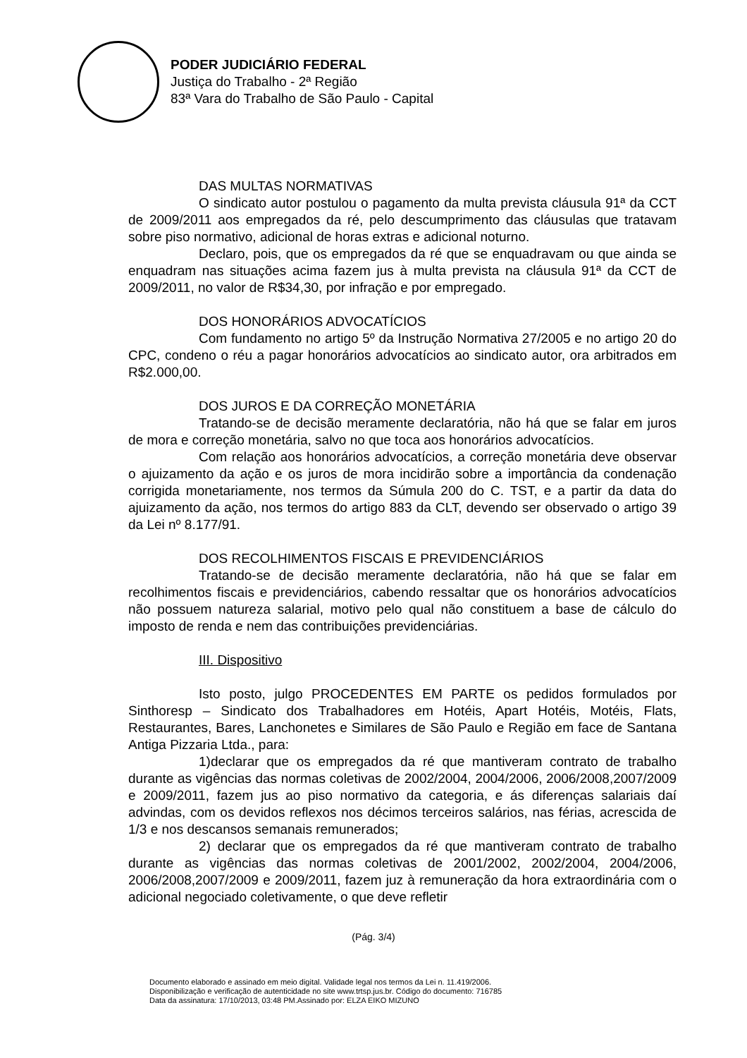PODER JUDICIÁRIO FEDERAL
Justiça do Trabalho - 2ª Região
83ª Vara do Trabalho de São Paulo - Capital
DAS MULTAS NORMATIVAS
O sindicato autor postulou o pagamento da multa prevista cláusula 91ª da CCT de 2009/2011 aos empregados da ré, pelo descumprimento das cláusulas que tratavam sobre piso normativo, adicional de horas extras e adicional noturno.
Declaro, pois, que os empregados da ré que se enquadravam ou que ainda se enquadram nas situações acima fazem jus à multa prevista na cláusula 91ª da CCT de 2009/2011, no valor de R$34,30, por infração e por empregado.
DOS HONORÁRIOS ADVOCATÍCIOS
Com fundamento no artigo 5º da Instrução Normativa 27/2005 e no artigo 20 do CPC, condeno o réu a pagar honorários advocatícios ao sindicato autor, ora arbitrados em R$2.000,00.
DOS JUROS E DA CORREÇÃO MONETÁRIA
Tratando-se de decisão meramente declaratória, não há que se falar em juros de mora e correção monetária, salvo no que toca aos honorários advocatícios.
Com relação aos honorários advocatícios, a correção monetária deve observar o ajuizamento da ação e os juros de mora incidirão sobre a importância da condenação corrigida monetariamente, nos termos da Súmula 200 do C. TST, e a partir da data do ajuizamento da ação, nos termos do artigo 883 da CLT, devendo ser observado o artigo 39 da Lei nº 8.177/91.
DOS RECOLHIMENTOS FISCAIS E PREVIDENCIÁRIOS
Tratando-se de decisão meramente declaratória, não há que se falar em recolhimentos fiscais e previdenciários, cabendo ressaltar que os honorários advocatícios não possuem natureza salarial, motivo pelo qual não constituem a base de cálculo do imposto de renda e nem das contribuições previdenciárias.
III. Dispositivo
Isto posto, julgo PROCEDENTES EM PARTE os pedidos formulados por Sinthoresp – Sindicato dos Trabalhadores em Hotéis, Apart Hotéis, Motéis, Flats, Restaurantes, Bares, Lanchonetes e Similares de São Paulo e Região em face de Santana Antiga Pizzaria Ltda., para:
1)declarar que os empregados da ré que mantiveram contrato de trabalho durante as vigências das normas coletivas de 2002/2004, 2004/2006, 2006/2008,2007/2009 e 2009/2011, fazem jus ao piso normativo da categoria, e ás diferenças salariais daí advindas, com os devidos reflexos nos décimos terceiros salários, nas férias, acrescida de 1/3 e nos descansos semanais remunerados;
2) declarar que os empregados da ré que mantiveram contrato de trabalho durante as vigências das normas coletivas de 2001/2002, 2002/2004, 2004/2006, 2006/2008,2007/2009 e 2009/2011, fazem juz à remuneração da hora extraordinária com o adicional negociado coletivamente, o que deve refletir
(Pág. 3/4)
Documento elaborado e assinado em meio digital. Validade legal nos termos da Lei n. 11.419/2006.
Disponibilização e verificação de autenticidade no site www.trtsp.jus.br. Código do documento: 716785
Data da assinatura: 17/10/2013, 03:48 PM.Assinado por: ELZA EIKO MIZUNO